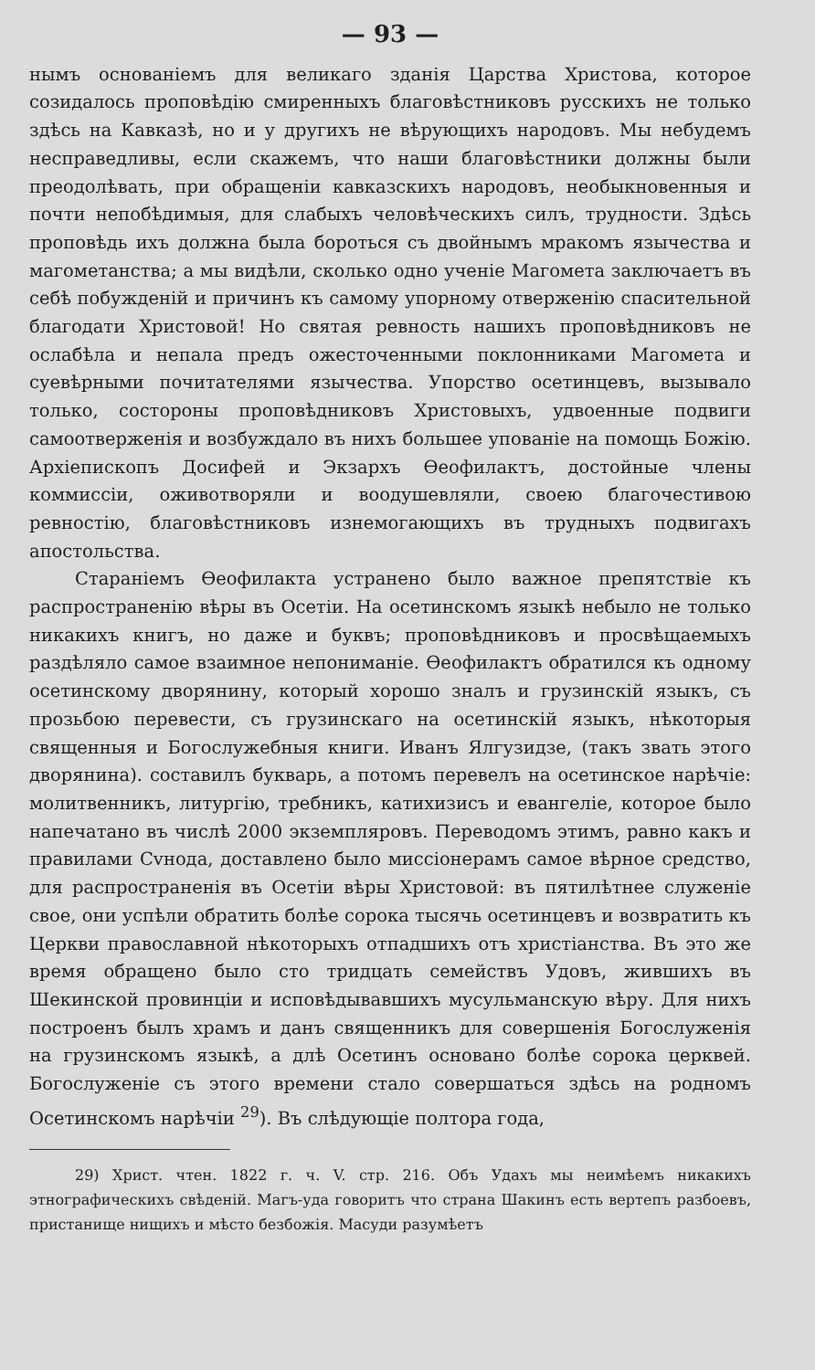— 93 —
нымъ основаніемъ для великаго зданія Царства Христова, которое созидалось проповѣдію смиренныхъ благовѣстниковъ русскихъ не только здѣсь на Кавказѣ, но и у другихъ не вѣрующихъ народовъ. Мы небудемъ несправедливы, если скажемъ, что наши благовѣстники должны были преодолѣвать, при обращеніи кавказскихъ народовъ, необыкновенныя и почти непобѣдимыя, для слабыхъ человѣческихъ силъ, трудности. Здѣсь проповѣдь ихъ должна была бороться съ двойнымъ мракомъ язычества и магометанства; а мы видѣли, сколько одно ученіе Магомета заключаетъ въ себѣ побужденій и причинъ къ самому упорному отверженію спасительной благодати Христовой! Но святая ревность нашихъ проповѣдниковъ не ослабѣла и непала предъ ожесточенными поклонниками Магомета и суевѣрными почитателями язычества. Упорство осетинцевъ, вызывало только, состороны проповѣдниковъ Христовыхъ, удвоенные подвиги самоотверженія и возбуждало въ нихъ большее упованіе на помощь Божію. Архіепископъ Досифей и Экзархъ Ѳеофилактъ, достойные члены коммиссіи, оживотворяли и воодушевляли, своею благочестивою ревностію, благовѣстниковъ изнемогающихъ въ трудныхъ подвигахъ апостольства.
Стараніемъ Ѳеофилакта устранено было важное препятствіе къ распространенію вѣры въ Осетіи. На осетинскомъ языкѣ небыло не только никакихъ книгъ, но даже и буквъ; проповѣдниковъ и просвѣщаемыхъ раздѣляло самое взаимное непониманіе. Ѳеофилактъ обратился къ одному осетинскому дворянину, который хорошо зналъ и грузинскій языкъ, съ прозьбою перевести, съ грузинскаго на осетинскій языкъ, нѣкоторыя священныя и Богослужебныя книги. Иванъ Ялгузидзе, (такъ звать этого дворянина). составилъ букварь, а потомъ перевелъ на осетинское нарѣчіе: молитвенникъ, литургію, требникъ, катихизисъ и евангеліе, которое было напечатано въ числѣ 2000 экземпляровъ. Переводомъ этимъ, равно какъ и правилами Сvнода, доставлено было миссіонерамъ самое вѣрное средство, для распространенія въ Осетіи вѣры Христовой: въ пятилѣтнее служеніе свое, они успѣли обратить болѣе сорока тысячь осетинцевъ и возвратить къ Церкви православной нѣкоторыхъ отпадшихъ отъ христіанства. Въ это же время обращено было сто тридцать семействъ Удовъ, жившихъ въ Шекинской провинціи и исповѣдывавшихъ мусульманскую вѣру. Для нихъ построенъ былъ храмъ и данъ священникъ для совершенія Богослуженія на грузинскомъ языкѣ, а длѣ Осетинъ основано болѣе сорока церквей. Богослуженіе съ этого времени стало совершаться здѣсь на родномъ Осетинскомъ нарѣчіи <sup>29</sup>). Въ слѣдующіе полтора года,
29) Христ. чтен. 1822 г. ч. V. стр. 216. Объ Удахъ мы неимѣемъ никакихъ этнографическихъ свѣденій. Магъ-уда говоритъ что страна Шакинъ есть вертепъ разбоевъ, пристанище нищихъ и мѣсто безбожія. Масуди разумѣетъ